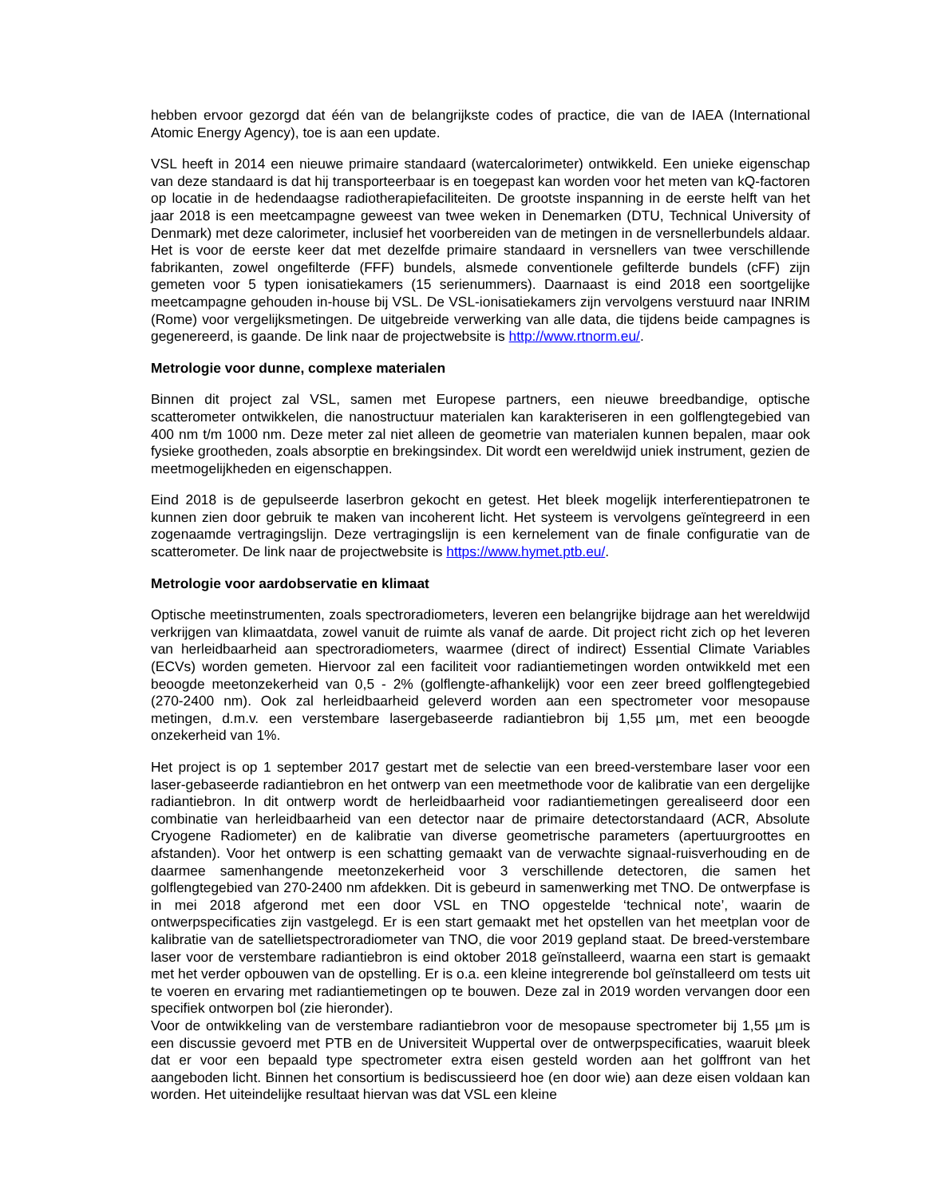hebben ervoor gezorgd dat één van de belangrijkste codes of practice, die van de IAEA (International Atomic Energy Agency), toe is aan een update.
VSL heeft in 2014 een nieuwe primaire standaard (watercalorimeter) ontwikkeld. Een unieke eigenschap van deze standaard is dat hij transporteerbaar is en toegepast kan worden voor het meten van kQ-factoren op locatie in de hedendaagse radiotherapiefaciliteiten. De grootste inspanning in de eerste helft van het jaar 2018 is een meetcampagne geweest van twee weken in Denemarken (DTU, Technical University of Denmark) met deze calorimeter, inclusief het voorbereiden van de metingen in de versnellerbundels aldaar. Het is voor de eerste keer dat met dezelfde primaire standaard in versnellers van twee verschillende fabrikanten, zowel ongefilterde (FFF) bundels, alsmede conventionele gefilterde bundels (cFF) zijn gemeten voor 5 typen ionisatiekamers (15 serienummers). Daarnaast is eind 2018 een soortgelijke meetcampagne gehouden in-house bij VSL. De VSL-ionisatiekamers zijn vervolgens verstuurd naar INRIM (Rome) voor vergelijksmetingen. De uitgebreide verwerking van alle data, die tijdens beide campagnes is gegenereerd, is gaande. De link naar de projectwebsite is http://www.rtnorm.eu/.
Metrologie voor dunne, complexe materialen
Binnen dit project zal VSL, samen met Europese partners, een nieuwe breedbandige, optische scatterometer ontwikkelen, die nanostructuur materialen kan karakteriseren in een golflengtegebied van 400 nm t/m 1000 nm. Deze meter zal niet alleen de geometrie van materialen kunnen bepalen, maar ook fysieke grootheden, zoals absorptie en brekingsindex. Dit wordt een wereldwijd uniek instrument, gezien de meetmogelijkheden en eigenschappen.
Eind 2018 is de gepulseerde laserbron gekocht en getest. Het bleek mogelijk interferentiepatronen te kunnen zien door gebruik te maken van incoherent licht. Het systeem is vervolgens geïntegreerd in een zogenaamde vertragingslijn. Deze vertragingslijn is een kernelement van de finale configuratie van de scatterometer. De link naar de projectwebsite is https://www.hymet.ptb.eu/.
Metrologie voor aardobservatie en klimaat
Optische meetinstrumenten, zoals spectroradiometers, leveren een belangrijke bijdrage aan het wereldwijd verkrijgen van klimaatdata, zowel vanuit de ruimte als vanaf de aarde. Dit project richt zich op het leveren van herleidbaarheid aan spectroradiometers, waarmee (direct of indirect) Essential Climate Variables (ECVs) worden gemeten. Hiervoor zal een faciliteit voor radiantiemetingen worden ontwikkeld met een beoogde meetonzekerheid van 0,5 - 2% (golflengte-afhankelijk) voor een zeer breed golflengtegebied (270-2400 nm). Ook zal herleidbaarheid geleverd worden aan een spectrometer voor mesopause metingen, d.m.v. een verstembare lasergebaseerde radiantiebron bij 1,55 µm, met een beoogde onzekerheid van 1%.
Het project is op 1 september 2017 gestart met de selectie van een breed-verstembare laser voor een laser-gebaseerde radiantiebron en het ontwerp van een meetmethode voor de kalibratie van een dergelijke radiantiebron. In dit ontwerp wordt de herleidbaarheid voor radiantiemetingen gerealiseerd door een combinatie van herleidbaarheid van een detector naar de primaire detectorstandaard (ACR, Absolute Cryogene Radiometer) en de kalibratie van diverse geometrische parameters (apertuurgroottes en afstanden). Voor het ontwerp is een schatting gemaakt van de verwachte signaal-ruisverhouding en de daarmee samenhangende meetonzekerheid voor 3 verschillende detectoren, die samen het golflengtegebied van 270-2400 nm afdekken. Dit is gebeurd in samenwerking met TNO. De ontwerpfase is in mei 2018 afgerond met een door VSL en TNO opgestelde ‘technical note’, waarin de ontwerpspecificaties zijn vastgelegd. Er is een start gemaakt met het opstellen van het meetplan voor de kalibratie van de satellietspectroradiometer van TNO, die voor 2019 gepland staat. De breed-verstembare laser voor de verstembare radiantiebron is eind oktober 2018 geïnstalleerd, waarna een start is gemaakt met het verder opbouwen van de opstelling. Er is o.a. een kleine integrerende bol geïnstalleerd om tests uit te voeren en ervaring met radiantiemetingen op te bouwen. Deze zal in 2019 worden vervangen door een specifiek ontworpen bol (zie hieronder).
Voor de ontwikkeling van de verstembare radiantiebron voor de mesopause spectrometer bij 1,55 µm is een discussie gevoerd met PTB en de Universiteit Wuppertal over de ontwerpspecificaties, waaruit bleek dat er voor een bepaald type spectrometer extra eisen gesteld worden aan het golffront van het aangeboden licht. Binnen het consortium is bediscussieerd hoe (en door wie) aan deze eisen voldaan kan worden. Het uiteindelijke resultaat hiervan was dat VSL een kleine